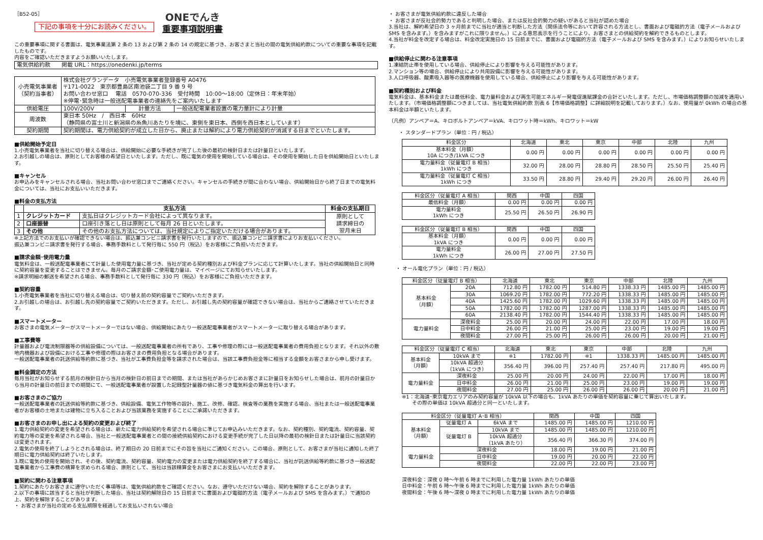［B52-05］
下記の事項を十分にお読みください。
ONEでんき
重要事項説明書
この重要事項に関する書面は、電気事業法第 2 条の 13 および第 2 条の 14 の規定に基づき、お客さまと当社の間の電気供給約款についての重要な事項を記載したものです。
内容をご確認いただきますようお願いいたします。
| 電気供給約款 掲載 URL：https://onedenki.jp/terms |
| 小売電気事業者 （契約当事者） | 株式会社グランデータ 小売電気事業者登録番号 A0476 〒171-0022 東京都豊島区南池袋二丁目 9 番 9 号 お問い合わせ窓口 電話 0570-070-336 受付時間 10:00～18:00（定休日：年末年始） ※停電･緊急時は一般送配電事業者の連絡先をご案内いたします | | |
| 供給電圧 | 100V/200V | 計量方法 | 一般送配電業者設置の電力量計により計量 |
| 周波数 | 東日本 50Hz / 西日本 60Hz （静岡県の富士川と新潟県の糸魚川あたりを境に、東側を東日本、西側を西日本としています） | | |
| 契約期間 | 契約期間は、電力供給契約が成立した日から、廃止または解約により電力供給契約が消滅する日までといたします。 | | |
■供給開始予定日
1.小売電気事業者を当社に切り替える場合は、供給開始に必要な手続きが完了した後の最初の検針日または計量日といたします。
2.お引越しの場合は、原則としてお客様の希望日といたします。ただし、既に電気の使用を開始している場合は、その使用を開始した日を供給開始日といたします。
■キャンセル
お申込みをキャンセルされる場合、当社お問い合わせ窓口までご連絡ください。キャンセルの手続きが間に合わない場合、供給開始日から終了日までの電気料金については、当社にお支払いいただきます。
■料金の支払方法
| | 支払方法 | | 料金の支払期日 |
| --- | --- | --- | --- |
| 1 | クレジットカード | 支払日はクレジットカード会社によって異なります。 | 原則として 請求締日の 翌月末日 |
| 2 | 口座振替 | 口座引き落とし日は原則として毎月 26 日といたします。 | |
| 3 | その他 | その他のお支払方法については、当社規定によりご指定いただける場合があります。 | |
※上記方法でのお支払いが確認できない場合は、振込兼コンビニ請求書を発行いたしますので、振込兼コンビニ請求書によりお支払いください。
振込兼コンビニ請求書を発行する場合、事務手数料として発行毎に 550 円（税込）をお客様にご負担いただきます。
■請求金額･使用電力量
電気料金は、一般送配電事業者にて計量した使用電力量に基づき、当社が定める契約種別および料金プランに応じて計算いたします。当社の供給開始日と同時に契約容量を変更することはできません。毎月のご請求金額･ご使用電力量は、マイページにてお知らせいたします。
※請求明細の郵送を希望される場合、事務手数料として発行毎に 330 円（税込）をお客様にご負担いただきます。
■契約容量
1.小売電気事業者を当社に切り替える場合は、切り替え前の契約容量でご契約いただきます。
2.お引越しの場合は、お引越し先の契約容量でご契約いただきます。ただし、お引越し先の契約容量が確認できない場合は、当社からご連絡させていただきます。
■スマートメーター
お客さまの電気メーターがスマートメーターではない場合、供給開始にあたり一般送配電事業者がスマートメーターに取り替える場合があります。
■工事費等
計量器および電流制限器等の供給設備については、一般送配電事業者の所有であり、工事や修理の際には一般送配電事業者の費用負担となります。それ以外の敷地内機器および設備における工事や修理の際はお客さまの費用負担となる場合があります。
一般送配電事業者の託送供給等約款に基づき、当社が工事費負担金等を請求された場合は、当該工事費負担金等に相当する金額をお客さまから申し受けます。
■料金調定の方法
毎月当社がお知らせする前月の検針日から当月の検針日の前日までの期間、または当社があらかじめお客さまに計量日をお知らせした場合は、前月の計量日から当月の計量日の前日までの期間にて、一般送配電事業者が設置した記録型計量器の値に基づき電気料金の算出を行います。
■お客さまのご協力
一般送配電事業者の託送供給等約款に基づき、供給設備、電気工作物等の設計、施工、改修、確認、検査等の業務を実施する場合、当社または一般送配電事業者がお客様の土地または建物に立ち入ることおよび当該業務を実施することにご承諾いただきます。
■お客さまのお申し出による契約の変更および終了
1.電力供給契約の変更を希望される場合は、新たに電力供給契約を希望される場合に準じてお申込みいただきます。なお、契約種別、契約電流、契約容量、契約電力等の変更を希望される場合、当社と一般送配電事業者との間の接続供給契約における変更手続が完了した日以降の最初の検針日または計量日に当該契約は変更されます。
2.電気の使用を終了しようとされる場合は、終了期日の 20 日前までにその旨を当社にご通知ください。この場合、原則として、お客さまが当社に通知した終了期日に電力供給契約は終了いたします。
3.既に電気の使用を開始され、その後、契約電流、契約容量、契約電力の変更または電力供給契約を終了する場合に、当社が託送供給等約款に基づき一般送配電事業者から工事費の精算を求められる場合、原則として、当社は当該精算金をお客さまにお支払いいただきます。
■契約に関わる注意事項
1.契約にあたりお客さまに遵守いただく事項等は、電気供給約款をご確認ください。なお、遵守いただけない場合、契約を解除することがあります。
2.以下の事項に該当すると当社が判断した場合、当社は契約解除日の 15 日前までに書面および電磁的方法（電子メールおよび SMS を含みます。）で通知の上、契約を解除することがあります。
・ お客さまが当社の定める支払期限を経過してお支払いされない場合
・ お客さまが電気供給約款に違反した場合
・ お客さまが反社会的勢力であると判明した場合、または反社会的勢力の疑いがあると当社が認めた場合
3.当社は、解約希望日の 3 ヶ月前までに当社が適当と判断した方法（関係法令等において許容される方法とし、書面および電磁的方法（電子メールおよび SMS を含みます。）を含みますがこれに限りません。）による意思表示を行うことにより、お客さまとの供給契約を解約できるものとします。
4.当社が料金を改定する場合は、料金改定実施日の 15 日前までに、書面および電磁的方法（電子メールおよび SMS を含みます。）によりお知らせいたします。
■供給停止に関わる注意事項
1.凍結防止帯を使用している場合、供給停止により影響を与える可能性があります。
2.マンション等の場合、供給停止により共用設備に影響を与える可能性があります。
3.人口呼吸器、酸素吸入器等の医療機器を使用している場合、供給停止により影響を与える可能性があります。
■契約種別および料金
電気料金は、基本料金または最低料金、電力量料金および再生可能エネルギー発電促進賦課金の合計といたします。ただし、市場価格調整額の加減を適用いたします。（市場価格調整額につきましては、当社電気供給約款 別表 6【市場価格調整】に詳細説明を記載しております。）なお、使用量が 0kWh の場合の基本料金は半額といたします。
（凡例）アンペア＝A、キロボルトアンペア＝kVA、キロワット時＝kWh、キロワット＝kW
・ スタンダードプラン（単位：円 / 税込）
| 料金区分 | 北海道 | 東北 | 東京 | 中部 | 北陸 | 九州 |
| 基本料金（月額） 10A につき/1kVA につき | 0.00 円 | 0.00 円 | 0.00 円 | 0.00 円 | 0.00 円 | 0.00 円 |
| 電力量料金（従量電灯 B 相当） 1kWh につき | 32.00 円 | 28.00 円 | 28.80 円 | 28.50 円 | 25.50 円 | 25.40 円 |
| 電力量料金（従量電灯 C 相当） 1kWh につき | 33.50 円 | 28.80 円 | 29.40 円 | 29.20 円 | 26.00 円 | 26.40 円 |
| 料金区分（従量電灯 A 相当） | 関西 | 中国 | 四国 |
| 最低料金（月額） | 0.00 円 | 0.00 円 | 0.00 円 |
| 電力量料金 1kWh につき | 25.50 円 | 26.50 円 | 26.90 円 |
| 料金区分（従量電灯 B 相当） | 関西 | 中国 | 四国 |
| 基本料金（月額） 1kVA につき | 0.00 円 | 0.00 円 | 0.00 円 |
| 電力量料金 1kWh につき | 26.00 円 | 27.00 円 | 27.50 円 |
・ オール電化プラン（単位：円 / 税込）
| 料金区分（従量電灯 B 相当） | | 北海道 | 東北 | 東京 | 中部 | 北陸 | 九州 |
| 基本料金 （月額） | 20A | 712.80 円 | 1782.00 円 | 514.80 円 | 1338.33 円 | 1485.00 円 | 1485.00 円 |
| | 30A | 1069.20 円 | 1782.00 円 | 772.20 円 | 1338.33 円 | 1485.00 円 | 1485.00 円 |
| | 40A | 1425.60 円 | 1782.00 円 | 1029.60 円 | 1338.33 円 | 1485.00 円 | 1485.00 円 |
| | 50A | 1782.00 円 | 1782.00 円 | 1287.00 円 | 1338.33 円 | 1485.00 円 | 1485.00 円 |
| | 60A | 2138.40 円 | 1782.00 円 | 1544.40 円 | 1338.33 円 | 1485.00 円 | 1485.00 円 |
| 電力量料金 | 深夜料金 | 25.00 円 | 20.00 円 | 24.00 円 | 22.00 円 | 17.00 円 | 18.00 円 |
| | 日中料金 | 26.00 円 | 21.00 円 | 25.00 円 | 23.00 円 | 19.00 円 | 19.00 円 |
| | 夜間料金 | 27.00 円 | 25.00 円 | 26.00 円 | 26.00 円 | 20.00 円 | 21.00 円 |
| 料金区分（従量電灯 C 相当） | | 北海道 | 東北 | 東京 | 中部 | 北陸 | 九州 |
| 基本料金 （月額） | 10kVA まで | ※1 | 1782.00 円 | ※1 | 1338.33 円 | 1485.00 円 | 1485.00 円 |
| | 10kVA 超過分 （1kVA につき） | 356.40 円 | 396.00 円 | 257.40 円 | 257.40 円 | 217.80 円 | 495.00 円 |
| 電力量料金 | 深夜料金 | 25.00 円 | 20.00 円 | 24.00 円 | 22.00 円 | 17.00 円 | 18.00 円 |
| | 日中料金 | 26.00 円 | 21.00 円 | 25.00 円 | 23.00 円 | 19.00 円 | 19.00 円 |
| | 夜間料金 | 27.00 円 | 25.00 円 | 26.00 円 | 26.00 円 | 20.00 円 | 21.00 円 |
※1：北海道･東京電力エリアのみ契約容量が 10kVA 以下の場合も、1kVA あたりの単価を契約容量に乗じて算出いたします。
　　その際の単価は 10kVA 超過分と同一といたします。
| 料金区分（従量電灯 A･B 相当） | | | 関西 | 中国 | 四国 |
| 基本料金 （月額） | 従量電灯 A | 6kVA まで | 1485.00 円 | 1485.00 円 | 1210.00 円 |
| | 従量電灯 B | 10kVA まで | 1485.00 円 | 1485.00 円 | 1210.00 円 |
| | | 10kVA 超過分 （1kVA あたり） | 356.40 円 | 366.30 円 | 374.00 円 |
| 電力量料金 | 深夜料金 | | 18.00 円 | 19.00 円 | 21.00 円 |
| | 日中料金 | | 19.00 円 | 20.00 円 | 22.00 円 |
| | 夜間料金 | | 22.00 円 | 22.00 円 | 23.00 円 |
深夜料金：深夜 0 時～午前 6 時までに利用した電力量 1kWh あたりの単価
日中料金：午前 6 時～午後 6 時までに利用した電力量 1kWh あたりの単価
夜間料金：午後 6 時～深夜 0 時までに利用した電力量 1kWh あたりの単価